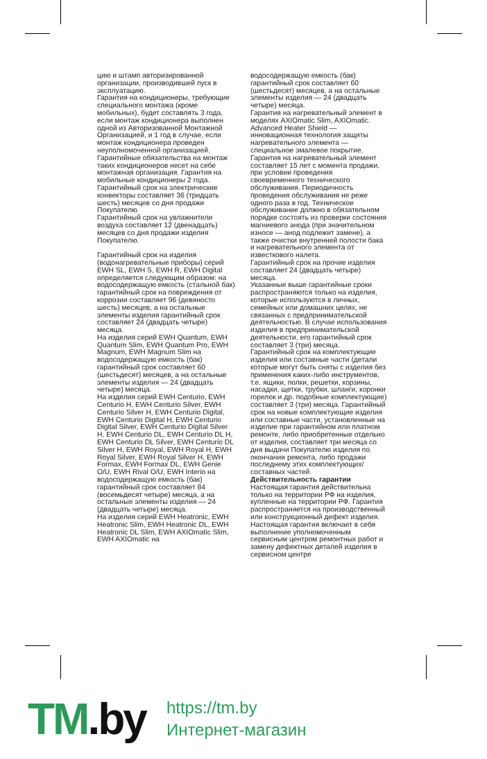цию и штамп авторизированной организации, производившей пуск в эксплуатацию.
Гарантия на кондиционеры, требующие специального монтажа (кроме мобильных), будет составлять 3 года, если монтаж кондиционера выполнен одной из Авторизованной Монтажной Организацией, и 1 год в случае, если монтаж кондиционера проведен неуполномоченной организацией. Гарантийные обязательства на монтаж таких кондиционеров несет на себе монтажная организация. Гарантия на мобильные кондиционеры 2 года.
Гарантийный срок на электрические конвекторы составляет 36 (тридцать шесть) месяцев со дня продажи Покупателю.
Гарантийный срок на увлажнители воздуха составляет 12 (двенадцать) месяцев со дня продажи изделия Покупателю.
Гарантийный срок на изделия (водонагревательные приборы) серий EWH SL, EWH S, EWH R, EWH Digital определяется следующим образом: на водосодержащую емкость (стальной бак) гарантийный срок на повреждения от коррозии составляет 96 (девяносто шесть) месяцев, а на остальные элементы изделия гарантийный срок составляет 24 (двадцать четыре) месяца.
На изделия серий EWH Quantum, EWH Quantum Slim, EWH Quantum Pro, EWH Magnum, EWH Magnum Slim на водосодержащую емкость (бак) гарантийный срок составляет 60 (шестьдесят) месяцев, а на остальные элементы изделия — 24 (двадцать четыре) месяца.
На изделия серий EWH Centurio, EWH Centurio H, EWH Centurio Silver, EWH Centurio Silver H, EWH Centurio Digital, EWH Centurio Digital H, EWH Centurio Digital Silver, EWH Centurio Digital Silver H, EWH Centurio DL, EWH Centurio DL H, EWH Centurio DL Silver, EWH Centurio DL Silver H, EWH Royal, EWH Royal H, EWH Royal Silver, EWH Royal Silver H, EWH Formax, EWH Formax DL, EWH Genie O/U, EWH Rival O/U, EWH Interio на водосодержащую емкость (бак) гарантийный срок составляет 84 (восемьдесят четыре) месяца, а на остальные элементы изделия — 24 (двадцать четыре) месяца.
На изделия серий EWH Heatronic, EWH Heatronic Slim, EWH Heatronic DL, EWH Heatronic DL Slim, EWH AXIOmatic Slim, EWH AXIOmatic на
водосодержащую емкость (бак) гарантийный срок составляет 60 (шестьдесят) месяцев, а на остальные элементы изделия — 24 (двадцать четыре) месяца.
Гарантия на нагревательный элемент в моделях AXIOmatic Slim, AXIOmatic. Advanced Heater Shield — инновационная технология защиты нагревательного элемента — специальное эмалевое покрытие. Гарантия на нагревательный элемент составляет 15 лет с момента продажи, при условии проведения своевременного технического обслуживания. Периодичность проведения обслуживания не реже одного раза в год. Техническое обслуживание должно в обязательном порядке состоять из проверки состояния магниевого анода (при значительном износе — анод подлежит замене), а также очистки внутренней полости бака и нагревательного элемента от известкового налета.
Гарантийный срок на прочие изделия составляет 24 (двадцать четыре) месяца.
Указанные выше гарантийные сроки распространяются только на изделия, которые используются в личных, семейных или домашних целях, не связанных с предпринимательской деятельностью. В случае использования изделия в предпринимательской деятельности, его гарантийный срок составляет 3 (три) месяца.
Гарантийный срок на комплектующие изделия или составные части (детали которые могут быть сняты с изделия без применения каких-либо инструментов, т.е. ящики, полки, решетки, корзины, насадки, щетки, трубки, шланги, коронки горелок и др. подобные комплектующие) составляет 3 (три) месяца. Гарантийный срок на новые комплектующие изделия или составные части, установленные на изделие при гарантийном или платном ремонте, либо приобретенные отдельно от изделия, составляет три месяца со дня выдачи Покупателю изделия по окончании ремонта, либо продажи последнему этих комплектующих/составных частей.
Действительность гарантии
Настоящая гарантия действительна только на территории РФ на изделия, купленные на территории РФ. Гарантия распространяется на производственный или конструкционный дефект изделия. Настоящая гарантия включает в себя выполнение уполномоченным сервисным центром ремонтных работ и замену дефектных деталей изделия в сервисном центре
TM.by
https://tm.by
Интернет-магазин